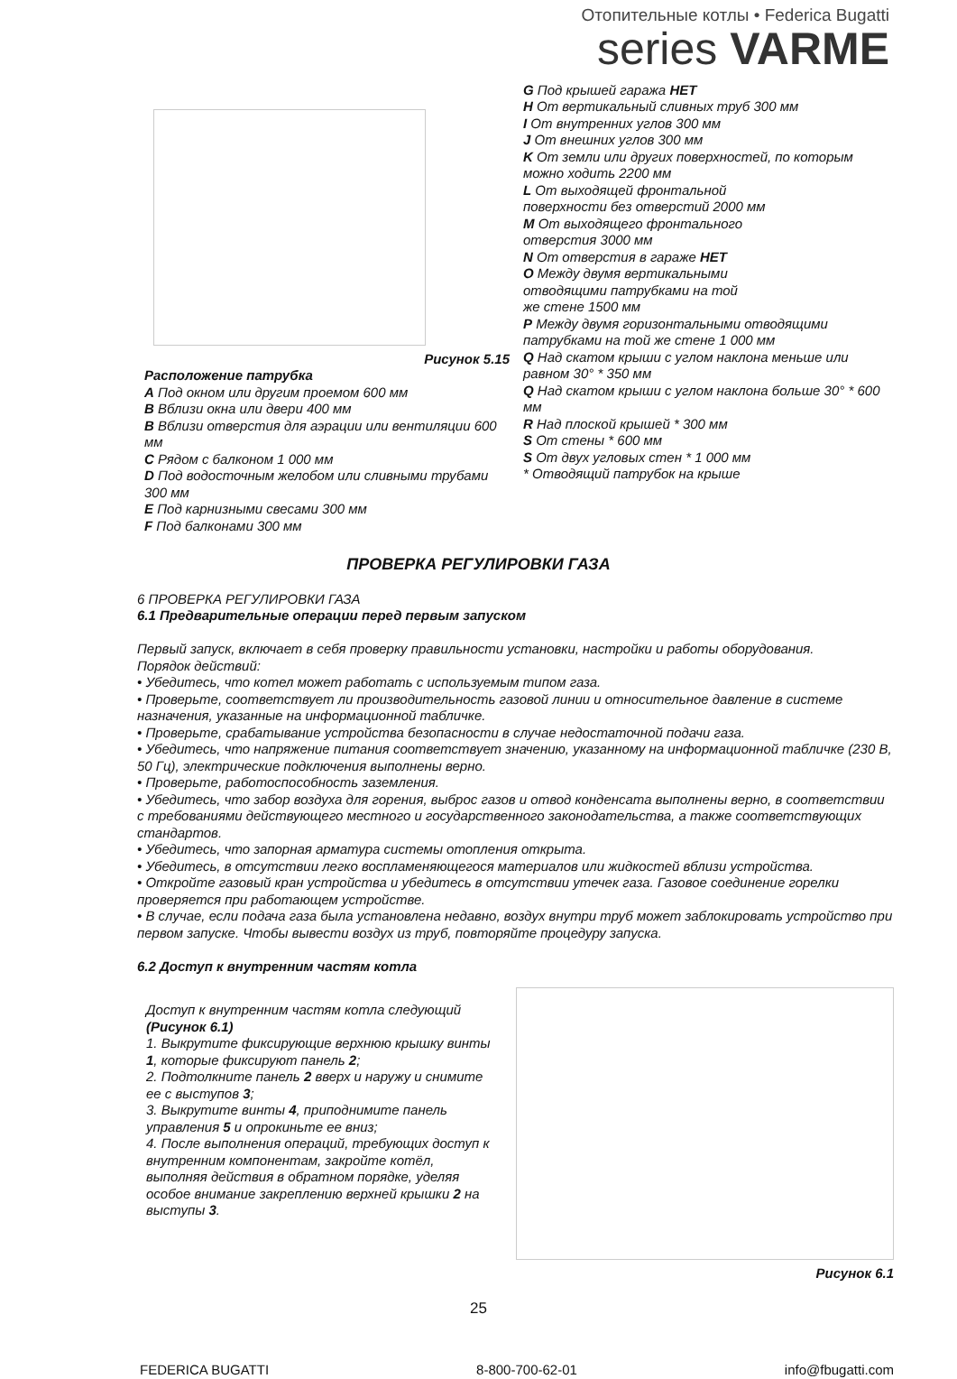Отопительные котлы • Federica Bugatti
series VARME
Рисунок 5.15
Расположение патрубка
A Под окном или другим проемом 600 мм
B Вблизи окна или двери 400 мм
B Вблизи отверстия для аэрации или вентиляции 600 мм
C Рядом с балконом 1 000 мм
D Под водосточным желобом или сливными трубами 300 мм
E Под карнизными свесами 300 мм
F Под балконами 300 мм
G Под крышей гаража НЕТ
H От вертикальный сливных труб 300 мм
I От внутренних углов 300 мм
J От внешних углов 300 мм
K От земли или других поверхностей, по которым можно ходить 2200 мм
L От выходящей фронтальной
поверхности без отверстий 2000 мм
M От выходящего фронтального
отверстия 3000 мм
N От отверстия в гараже НЕТ
O Между двумя вертикальными
отводящими патрубками на той
же стене 1500 мм
P Между двумя горизонтальными отводящими патрубками на той же стене 1 000 мм
Q Над скатом крыши с углом наклона меньше или равном 30° * 350 мм
Q Над скатом крыши с углом наклона больше 30° * 600 мм
R Над плоской крышей * 300 мм
S От стены * 600 мм
S От двух угловых стен * 1 000 мм
* Отводящий патрубок на крыше
ПРОВЕРКА РЕГУЛИРОВКИ ГАЗА
6 ПРОВЕРКА РЕГУЛИРОВКИ ГАЗА
6.1 Предварительные операции перед первым запуском
Первый запуск, включает в себя проверку правильности установки, настройки и работы оборудования.
Порядок действий:
• Убедитесь, что котел может работать с используемым типом газа.
• Проверьте, соответствует ли производительность газовой линии и относительное давление в системе назначения, указанные на информационной табличке.
• Проверьте, срабатывание устройства безопасности в случае недостаточной подачи газа.
• Убедитесь, что напряжение питания соответствует значению, указанному на информационной табличке (230 В, 50 Гц), электрические подключения выполнены верно.
• Проверьте, работоспособность заземления.
• Убедитесь, что забор воздуха для горения, выброс газов и отвод конденсата выполнены верно, в соответствии с требованиями действующего местного и государственного законодательства, а также соответствующих стандартов.
• Убедитесь, что запорная арматура системы отопления открыта.
• Убедитесь, в отсутствии легко воспламеняющегося материалов или жидкостей вблизи устройства.
• Откройте газовый кран устройства и убедитесь в отсутствии утечек газа. Газовое соединение горелки проверяется при работающем устройстве.
• В случае, если подача газа была установлена недавно, воздух внутри труб может заблокировать устройство при первом запуске. Чтобы вывести воздух из труб, повторяйте процедуру запуска.
6.2 Доступ к внутренним частям котла
Доступ к внутренним частям котла следующий (Рисунок 6.1)
1. Выкрутите фиксирующие верхнюю крышку винты 1, которые фиксируют панель 2;
2. Подтолкните панель 2 вверх и наружу и снимите ее с выступов 3;
3. Выкрутите винты 4, приподнимите панель управления 5 и опрокиньте ее вниз;
4. После выполнения операций, требующих доступ к внутренним компонентам, закройте котёл, выполняя действия в обратном порядке, уделяя особое внимание закреплению верхней крышки 2 на выступы 3.
Рисунок 6.1
25
FEDERICA BUGATTI 8-800-700-62-01 info@fbugatti.com